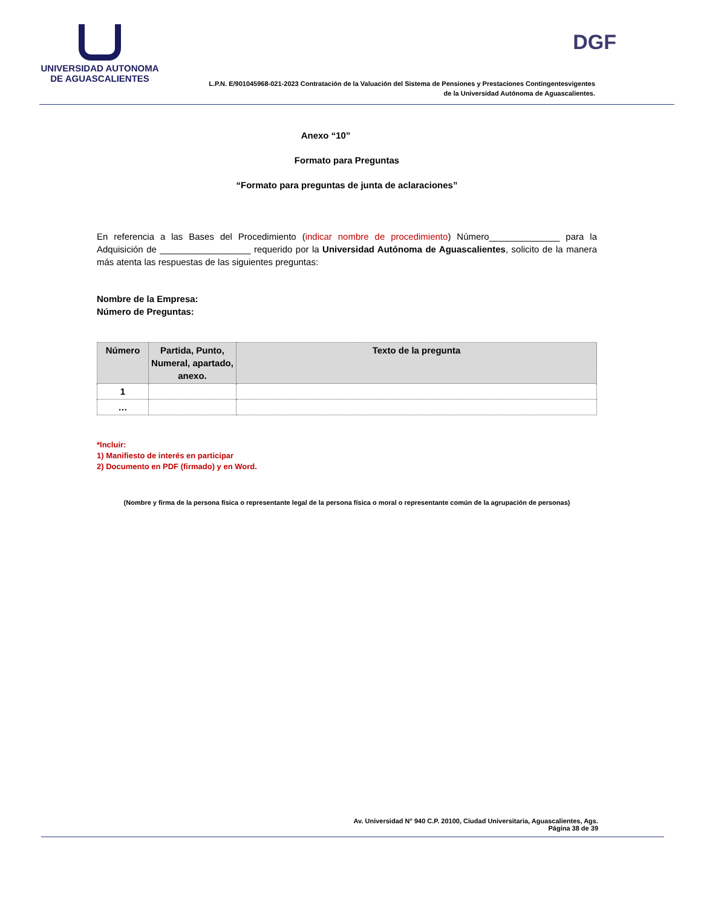UNIVERSIDAD AUTONOMA
DE AGUASCALIENTES
DGF
L.P.N. E/901045968-021-2023 Contratación de la Valuación del Sistema de Pensiones y Prestaciones Contingentesvigentes
de la Universidad Autónoma de Aguascalientes.
Anexo “10”
Formato para Preguntas
“Formato para preguntas de junta de aclaraciones”
En referencia a las Bases del Procedimiento (indicar nombre de procedimiento) Número______________ para la Adquisición de __________________ requerido por la Universidad Autónoma de Aguascalientes, solicito de la manera más atenta las respuestas de las siguientes preguntas:
Nombre de la Empresa:
Número de Preguntas:
| Número | Partida, Punto, Numeral, apartado, anexo. | Texto de la pregunta |
| --- | --- | --- |
| 1 | | |
| … | | |
*Incluir:
1) Manifiesto de interés en participar
2) Documento en PDF (firmado) y en Word.
(Nombre y firma de la persona física o representante legal de la persona física o moral o representante común de la agrupación de personas)
Av. Universidad N° 940 C.P. 20100, Ciudad Universitaria, Aguascalientes, Ags.
Página 38 de 39